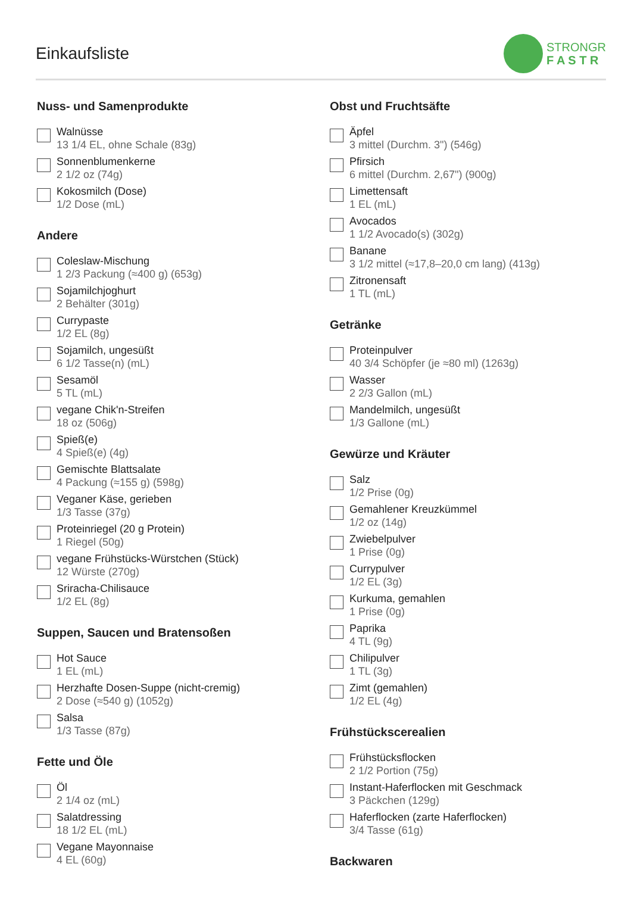Einkaufsliste
STRONGR
F A S T R
Nuss- und Samenprodukte
Walnüsse
13 1/4 EL, ohne Schale (83g)
Sonnenblumenkerne
2 1/2 oz (74g)
Kokosmilch (Dose)
1/2 Dose (mL)
Andere
Coleslaw-Mischung
1 2/3 Packung (≈400 g) (653g)
Sojamilchjoghurt
2 Behälter (301g)
Currypaste
1/2 EL (8g)
Sojamilch, ungesüßt
6 1/2 Tasse(n) (mL)
Sesamöl
5 TL (mL)
vegane Chik'n-Streifen
18 oz (506g)
Spieß(e)
4 Spieß(e) (4g)
Gemischte Blattsalate
4 Packung (≈155 g) (598g)
Veganer Käse, gerieben
1/3 Tasse (37g)
Proteinriegel (20 g Protein)
1 Riegel (50g)
vegane Frühstücks-Würstchen (Stück)
12 Würste (270g)
Sriracha-Chilisauce
1/2 EL (8g)
Suppen, Saucen und Bratensoßen
Hot Sauce
1 EL (mL)
Herzhafte Dosen-Suppe (nicht-cremig)
2 Dose (≈540 g) (1052g)
Salsa
1/3 Tasse (87g)
Fette und Öle
Öl
2 1/4 oz (mL)
Salatdressing
18 1/2 EL (mL)
Vegane Mayonnaise
4 EL (60g)
Obst und Fruchtsäfte
Äpfel
3 mittel (Durchm. 3") (546g)
Pfirsich
6 mittel (Durchm. 2,67") (900g)
Limettensaft
1 EL (mL)
Avocados
1 1/2 Avocado(s) (302g)
Banane
3 1/2 mittel (≈17,8–20,0 cm lang) (413g)
Zitronensaft
1 TL (mL)
Getränke
Proteinpulver
40 3/4 Schöpfer (je ≈80 ml) (1263g)
Wasser
2 2/3 Gallon (mL)
Mandelmilch, ungesüßt
1/3 Gallone (mL)
Gewürze und Kräuter
Salz
1/2 Prise (0g)
Gemahlener Kreuzkümmel
1/2 oz (14g)
Zwiebelpulver
1 Prise (0g)
Currypulver
1/2 EL (3g)
Kurkuma, gemahlen
1 Prise (0g)
Paprika
4 TL (9g)
Chilipulver
1 TL (3g)
Zimt (gemahlen)
1/2 EL (4g)
Frühstückscerealien
Frühstücksflocken
2 1/2 Portion (75g)
Instant-Haferflocken mit Geschmack
3 Päckchen (129g)
Haferflocken (zarte Haferflocken)
3/4 Tasse (61g)
Backwaren